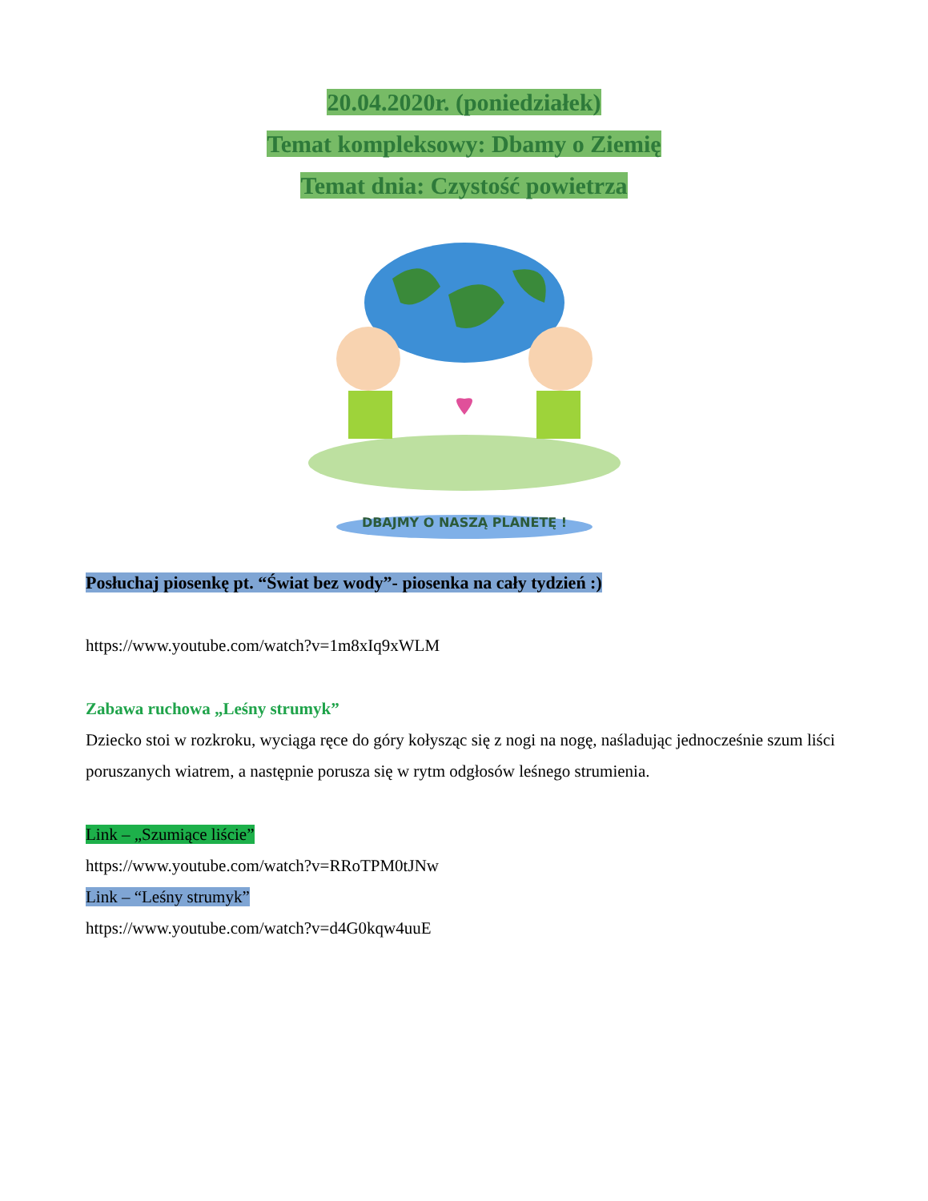20.04.2020r. (poniedziałek)
Temat kompleksowy: Dbamy o Ziemię
Temat dnia: Czystość powietrza
DBAJMY O NASZĄ PLANETĘ !
Posłuchaj piosenkę pt. “Świat bez wody”- piosenka na cały tydzień :)
https://www.youtube.com/watch?v=1m8xIq9xWLM
Zabawa ruchowa „Leśny strumyk”
Dziecko stoi w rozkroku, wyciąga ręce do góry kołysząc się z nogi na nogę, naśladując jednocześnie szum liści poruszanych wiatrem, a następnie porusza się w rytm odgłosów leśnego strumienia.
Link – „Szumiące liście”
https://www.youtube.com/watch?v=RRoTPM0tJNw
Link – “Leśny strumyk”
https://www.youtube.com/watch?v=d4G0kqw4uuE